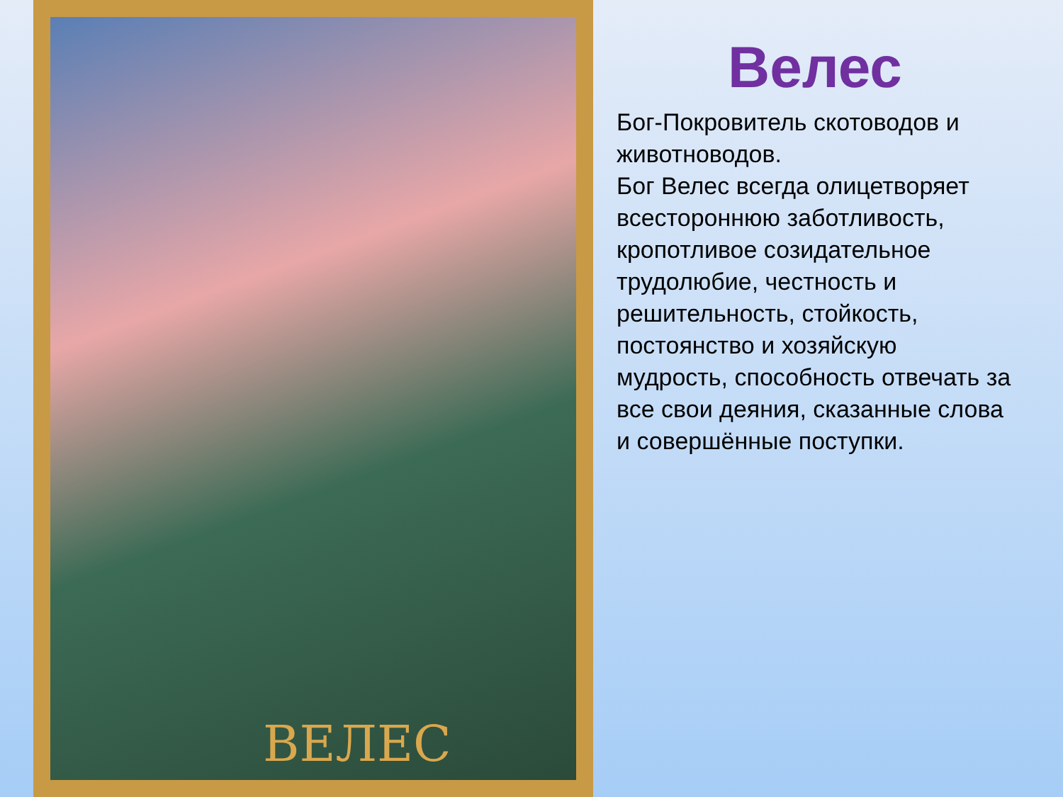ВЕЛЕС
Велес
Бог-Покровитель скотоводов и животноводов.
Бог Велес всегда олицетворяет всестороннюю заботливость, кропотливое созидательное трудолюбие, честность и решительность, стойкость, постоянство и хозяйскую мудрость, способность отвечать за все свои деяния, сказанные слова и совершённые поступки.